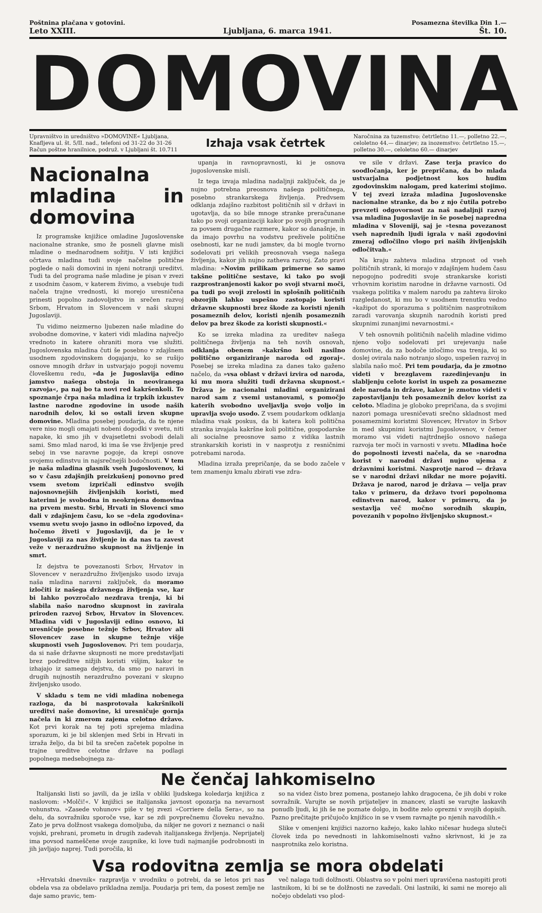Poštnina plačana v gotovini. Posamezna številka Din 1.—
Leto XXIII. Ljubljana, 6. marca 1941. Št. 10.
DOMOVINA
Upravništvo in uredništvo »DOMOVINE« Ljubljana,
Knafljeva ul. št. 5/II. nad., telefoni od 31-22 do 31-26
Račun poštne hranilnice, podruž. v Ljubljani št. 10.711
Izhaja vsak četrtek
Naročnina za tuzemstvo: četrtletno 11.—, polletno 22.—,
celoletno 44.— dinarjev; za inozemstvo: četrtletno 15.—,
polletno 30.—, celoletno 60.— dinarjev
Nacionalna mladina in domovina
Iz programske knjižice omladine Jugoslovenske nacionalne stranke, smo že posneli glavne misli mladine o mednarodnem sožitju. V isti knjižici očrtava mladina tudi svoje načelne politične poglede o naši domovini in njeni notranji ureditvi. Tudi ta del programa naše mladine je pisan v zvezi z usodnim časom, v katerem živimo, a vsebuje tudi načela trajne vrednosti, ki morejo uresničena prinesti popolno zadovoljstvo in srečen razvoj Srbom, Hrvatom in Slovencem v naši skupni Jugoslaviji.
Tu vidimo neizmerno ljubezen naše mladine do svobodne domovine, v kateri vidi mladina največjo vrednoto in katere ohraniti mora vse služiti. Jugoslovenska mladina čuti še posebno v zdajšnem usodnem zgodovinskem dogajanju, ko se rušijo osnove mnogih držav in ustvarjajo pogoji novemu človeškemu redu, »da je Jugoslavija edino jamstvo našega obstoja in neoviranega razvoja«, pa naj bo ta novi red kakršenkoli. To spoznanje črpa naša mladina iz trpkih izkustev lastne narodne zgodovine in usode naših narodnih delov, ki so ostali izven skupne domovine. Mladina posebej poudarja, da te njene vere niso mogli omajati nobeni dogodki v svetu, niti napake, ki smo jih v dvajsetletni svobodi delali sami. Smo mlad narod, ki ima še vse življenje pred seboj in vse naravne pogoje, da krepi osnove svojemu edinstvu in najsrečnejši bodočnosti. V tem je naša mladina glasnik vseh Jugoslovenov, ki so v času zdajšnjih preizkušenj ponovno pred vsem svetom izpričali edinstvo svojih najosnovnejših življenjskih koristi, med katerimi je svobodna in neokrnjena domovina na prvem mestu. Srbi, Hrvati in Slovenci smo dali v zdajšnjem času, ko se »dela zgodovina« vsemu svetu svojo jasno in odločno izpoved, da hočemo živeti v Jugoslaviji, da je le v Jugoslaviji za nas življenje in da nas ta zavest veže v nerazdružno skupnost na življenje in smrt.
Iz dejstva te povezanosti Srbov, Hrvatov in Slovencev v nerazdružno življenjsko usodo izvaja naša mladina naravni zaključek, da moramo izločiti iz našega državnega življenja vse, kar bi lahko povzročalo nezdrava trenja, ki bi slabila našo narodno skupnost in zavirala priroden razvoj Srbov, Hrvatov in Slovencev. Mladina vidi v Jugoslaviji edino osnovo, ki uresničuje posebne težnje Srbov, Hrvatov ali Slovencev zase in skupne težnje višje skupnosti vseh Jugoslovenov. Pri tem poudarja, da si naše državne skupnosti ne more predstavljati brez podreditve nižjih koristi višjim, kakor te izhajajo iz samega dejstva, da smo po naravi in drugih nujnostih nerazdružno povezani v skupno življenjsko usodo.
V skladu s tem ne vidi mladina nobenega razloga, da bi nasprotovala kakršnikoli ureditvi naše domovine, ki uresničuje gornja načela in ki zmerom zajema celotno državo. Kot prvi korak na tej poti sprejema mladina sporazum, ki je bil sklenjen med Srbi in Hrvati in izraža željo, da bi bil ta srečen začetek popolne in trajne ureditve celotne države na podlagi popolnega medsebojnega za-
upanja in ravnopravnosti, ki je osnova jugoslovenske misli.
Iz tega izvaja mladina nadaljnji zaključek, da je nujno potrebna preosnova našega političnega, posebno strankarskega življenja. Predvsem odklanja zdajšno razbitost političnih sil v državi in ugotavlja, da so bile mnoge stranke preračunane tako po svoji organizaciji kakor po svojih programih za povsem drugačne razmere, kakor so današnje, in da imajo povrhu na vodstvu preživele politične osebnosti, kar ne nudi jamstev, da bi mogle tvorno sodelovati pri velikih preosnovah vsega našega življenja, kakor jih nujno zatheva razvoj. Zato pravi mladina: »Novim prilikam primerne so samo takšne politične sestave, ki tako po svoji razprostranjenosti kakor po svoji stvarni moči, pa tudi po svoji zrelosti in splošnih političnih obzorjih lahko uspešno zastopajo koristi državne skupnosti brez škode za koristi njenih posameznih delov, koristi njenih posameznih delov pa brez škode za koristi skupnosti.«
Ko se izreka mladina za ureditev našega političnega življenja na teh novih osnovah, odklanja obenem »kakršno koli nasilno politično organiziranje naroda od zgoraj«. Posebej se izreka mladina za danes tako gaženo načelo, da »vsa oblast v državi izvira od naroda, ki mu mora služiti tudi državna skupnost.« Država je nacionalni mladini organizirani narod sam z vsemi ustanovami, s pomočjo katerih svobodno uveljavlja svojo voljo in upravlja svojo usodo. Z vsem poudarkom odklanja mladina vsak poskus, da bi katera koli politična stranka izvajala kakršne koli politične, gospodarske ali socialne preosnove samo z vidika lastnih strankarskih koristi in v nasprotju z resničnimi potrebami naroda.
Mladina izraža prepričanje, da se bodo začele v tem znamenju kmalu zbirati vse zdra-
ve sile v državi. Zase terja pravico do soodločanja, ker je prepričana, da bo mlada ustvarjalna podjetnost kos hudim zgodovinskim nalogam, pred katerimi stojimo. V tej zvezi izraža mladina Jugoslovenske nacionalne stranke, da bo z njo čutila potrebo prevzeti odgovornost za naš nadaljnji razvoj vsa mladina Jugoslavije in še posebej napredna mladina v Sloveniji, saj je »tesna povezanost vseh naprednih ljudi igrala v naši zgodovini zmeraj odločilno vlogo pri naših življenjskih odločitvah.«
Na kraju zahteva mladina strpnost od vseh političnih strank, ki morajo v zdajšnjem hudem času nepogojno podrediti svoje strankarske koristi vrhovnim koristim narodne in državne varnosti. Od vsakega politika v malem narodu pa zahteva široko razgledanost, ki mu bo v usodnem trenutku vedno »kažipot do sporazuma s političnim nasprotnikom zaradi varovanja skupnih narodnih koristi pred skupnimi zunanjimi nevarnostmi.«
V teh osnovnih političnih načelih mladine vidimo njeno voljo sodelovati pri urejevanju naše domovine, da za bodoče izločimo vsa trenja, ki so doslej ovirala našo notranjo slogo, uspešen razvoj in slabila našo moč. Pri tem poudarja, da je zmotno videti v brezglavem razedinjevanju in slabljenju celote korist in uspeh za posamezne dele naroda in države, kakor je zmotno videti v zapostavljanju teh posameznih delov korist za celoto. Mladina je globoko prepričana, da s svojimi nazori pomaga uresničevati srečno skladnost med posameznimi koristmi Slovencev, Hrvatov in Srbov in med skupnimi koristmi Jugoslovenov, v čemer moramo vsi videti najtrdnejšo osnovo našega razvoja ter moči in varnosti v svetu. Mladina hoče do popolnosti izvesti načela, da se »narodna korist v narodni državi nujno ujema z državnimi koristmi. Nasprotje narod — država se v narodni državi nikdar ne more pojaviti. Država je narod, narod je država — velja prav tako v primeru, da državo tvori popolnoma edinstven narod, kakor v primeru, da jo sestavlja več močno sorodnih skupin, povezanih v popolno življenjsko skupnost.«
Ne čenčaj lahkomiselno
Italijanski listi so javili, da je izšla v obliki ljudskega koledarja knjižica z naslovom: »Molči!«. V knjižici se italijanska javnost opozarja na nevarnost vohunstva. »Zasede vohunov« piše v tej zvezi »Corriere della Sera«, so na delu, da sovražniku sporoče vse, kar se zdi povprečnemu človeku nevažno. Zato je prva dolžnost vsakega domoljuba, da nikjer ne govori z neznanci o naši vojski, prehrani, prometu in drugih zadevah italijanskega življenja. Neprijatelj ima povsod nameščene svoje zaupnike, ki love tudi najmanjše podrobnosti in jih javljajo naprej. Tudi poročila, ki
so na videz čisto brez pomena, postanejo lahko dragocena, če jih dobi v roke sovražnik. Varujte se novih prijateljev in znancev, zlasti se varujte laskavih ponudb ljudi, ki jih še ne poznate dolgo, in bodite zelo oprezni v svojih dopisih. Pazno prečitajte pričujočo knjižico in se v vsem ravnajte po njenih navodilih.«
Slike v omenjeni knjižici nazorno kažejo, kako lahko ničesar hudega sluteči človek izda po nevednosti in lahkomiselnosti važno skrivnost, ki je za nasprotnika zelo koristna.
Vsa rodovitna zemlja se mora obdelati
»Hrvatski dnevnik« razpravlja v uvodniku o potrebi, da se letos pri nas obdela vsa za obdelavo prikladna zemlja. Poudarja pri tem, da posest zemlje ne daje samo pravic, tem-
več nalaga tudi dolžnosti. Oblastva so v polni meri upravičena nastopiti proti lastnikom, ki bi se te dolžnosti ne zavedali. Oni lastniki, ki sami ne morejo ali nočejo obdelati vso plod-